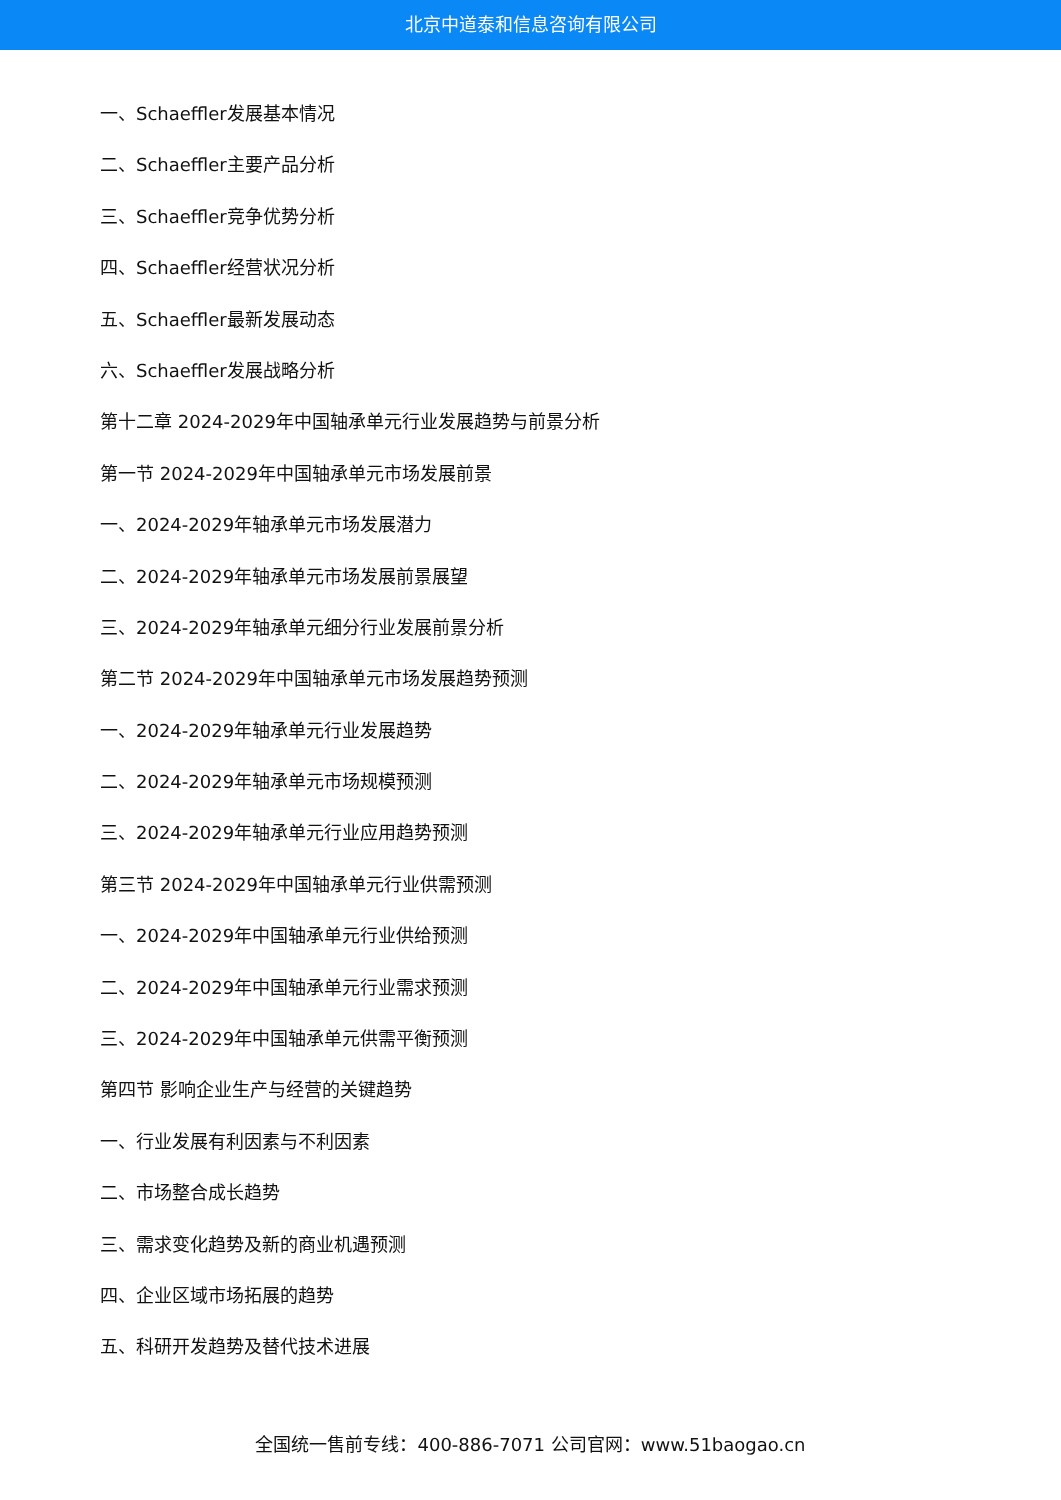北京中道泰和信息咨询有限公司
一、Schaeffler发展基本情况
二、Schaeffler主要产品分析
三、Schaeffler竞争优势分析
四、Schaeffler经营状况分析
五、Schaeffler最新发展动态
六、Schaeffler发展战略分析
第十二章 2024-2029年中国轴承单元行业发展趋势与前景分析
第一节 2024-2029年中国轴承单元市场发展前景
一、2024-2029年轴承单元市场发展潜力
二、2024-2029年轴承单元市场发展前景展望
三、2024-2029年轴承单元细分行业发展前景分析
第二节 2024-2029年中国轴承单元市场发展趋势预测
一、2024-2029年轴承单元行业发展趋势
二、2024-2029年轴承单元市场规模预测
三、2024-2029年轴承单元行业应用趋势预测
第三节 2024-2029年中国轴承单元行业供需预测
一、2024-2029年中国轴承单元行业供给预测
二、2024-2029年中国轴承单元行业需求预测
三、2024-2029年中国轴承单元供需平衡预测
第四节 影响企业生产与经营的关键趋势
一、行业发展有利因素与不利因素
二、市场整合成长趋势
三、需求变化趋势及新的商业机遇预测
四、企业区域市场拓展的趋势
五、科研开发趋势及替代技术进展
全国统一售前专线：400-886-7071 公司官网：www.51baogao.cn